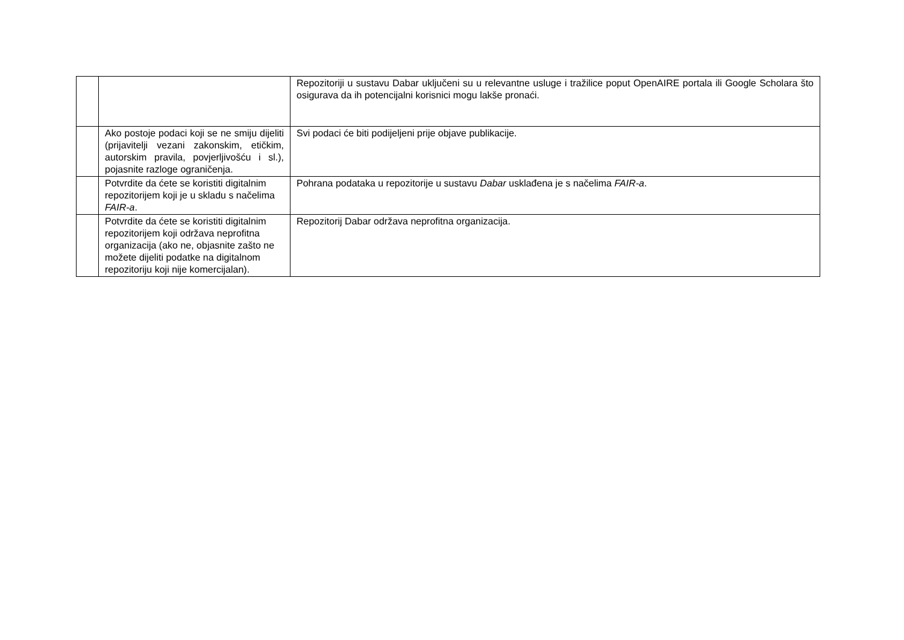| | | Repozitoriji u sustavu Dabar uključeni su u relevantne usluge i tražilice poput OpenAIRE portala ili Google Scholara što osigurava da ih potencijalni korisnici mogu lakše pronaći. |
| | Ako postoje podaci koji se ne smiju dijeliti (prijavitelji vezani zakonskim, etičkim, autorskim pravila, povjerljivošću i sl.), pojasnite razloge ograničenja. | Svi podaci će biti podijeljeni prije objave publikacije. |
| | Potvrdite da ćete se koristiti digitalnim repozitorijem koji je u skladu s načelima FAIR-a . | Pohrana podataka u repozitorije u sustavu Dabar usklađena je s načelima FAIR-a . |
| | Potvrdite da ćete se koristiti digitalnim repozitorijem koji održava neprofitna organizacija (ako ne, objasnite zašto ne možete dijeliti podatke na digitalnom repozitoriju koji nije komercijalan). | Repozitorij Dabar održava neprofitna organizacija. |